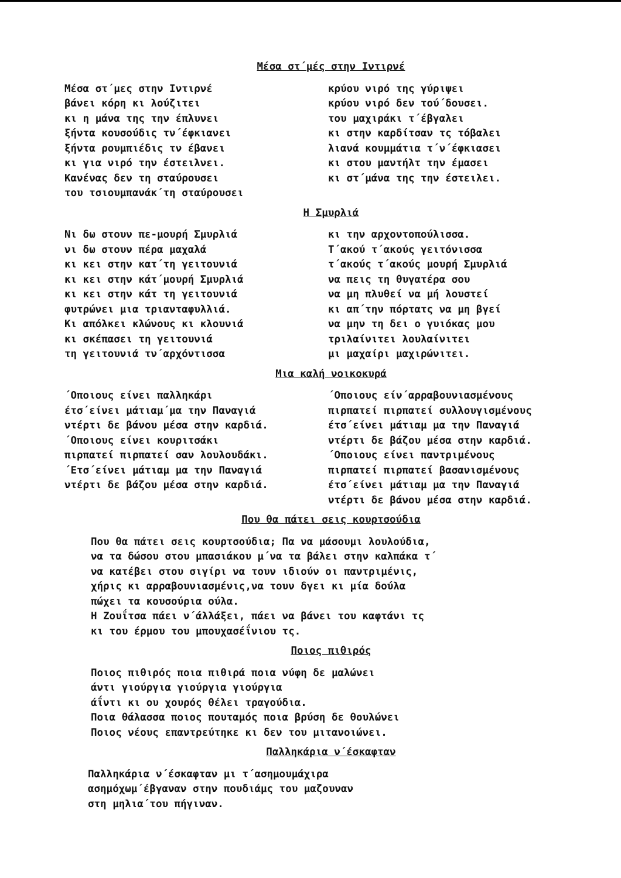Μέσα στ΄μές στην Ιντιρνέ
Μέσα στ΄μες στην Ιντιρνέ
βάνει κόρη κι λούζιτει
κι η μάνα της την έπλυνει
ξήντα κουσούδις τν΄έφκιανει
ξήντα ρουμπιέδις τν έβανει
κι για νιρό την έστειλνει.
Κανένας δεν τη σταύρουσει
του τσιουμπανάκ΄τη σταύρουσει
κρύου νιρό της γύριψει
κρύου νιρό δεν τού΄δουσει.
του μαχιράκι τ΄έβγαλει
κι στην καρδίτσαν τς τόβαλει
λιανά κουμμάτια τ΄ν΄έφκιασει
κι στου μαντήλτ την έμασει
κι στ΄μάνα της την έστειλει.
Η Σμυρλιά
Νι δω στουν πε-μουρή Σμυρλιά
νι δω στουν πέρα μαχαλά
κι κει στην κατ΄τη γειτουνιά
κι κει στην κάτ΄μουρή Σμυρλιά
κι κει στην κάτ τη γειτουνιά
φυτρώνει μια τριανταφυλλιά.
Κι απόλκει κλώνους κι κλουνιά
κι σκέπασει τη γειτουνιά
τη γειτουνιά τν΄αρχόντισσα
κι την αρχοντοπούλισσα.
Τ΄ακού τ΄ακούς γειτόνισσα
τ΄ακούς τ΄ακούς μουρή Σμυρλιά
να πεις τη θυγατέρα σου
να μη πλυθεί να μή λουστεί
κι απ΄την πόρτατς να μη βγεί
να μην τη δει ο γυιόκας μου
τριλαίνιτει λουλαίνιτει
μι μαχαίρι μαχιρώνιτει.
Μια καλή νοικοκυρά
΄Οποιους είνει παλληκάρι
έτσ΄είνει μάτιαμ΄μα την Παναγιά
ντέρτι δε βάνου μέσα στην καρδιά.
΄Οποιους είνει κουριτσάκι
πιρπατεί πιρπατεί σαν λουλουδάκι.
΄Ετσ΄είνει μάτιαμ μα την Παναγιά
ντέρτι δε βάζου μέσα στην καρδιά.
΄Οποιους είν΄αρραβουνιασμένους
πιρπατεί πιρπατεί συλλουγισμένους
έτσ΄είνει μάτιαμ μα την Παναγιά
ντέρτι δε βάζου μέσα στην καρδιά.
΄Οποιους είνει παντριμένους
πιρπατεί πιρπατεί βασανισμένους
έτσ΄είνει μάτιαμ μα την Παναγιά
ντέρτι δε βάνου μέσα στην καρδιά.
Που θα πάτει σεις κουρτσούδια
Που θα πάτει σεις κουρτσούδια; Πα να μάσουμι λουλούδια,
να τα δώσου στου μπασιάκου μ΄να τα βάλει στην καλπάκα τ΄
να κατέβει στου σιγίρι να τουν ιδιούν οι παντριμένις,
χήρις κι αρραβουνιασμένις,να τουν δγει κι μία δούλα
πώχει τα κουσούρια ούλα.
Η Ζουΐτσα πάει ν΄άλλάξει, πάει να βάνει του καφτάνι τς
κι του έρμου του μπουχασέΐνιου τς.
Ποιος πιθιρός
Ποιος πιθιρός ποια πιθιρά ποια νύφη δε μαλώνει
άντι γιούργια γιούργια γιούργια
άΐντι κι ου χουρός θέλει τραγούδια.
Ποια θάλασσα ποιος πουταμός ποια βρύση δε θουλώνει
Ποιος νέους επαντρεύτηκε κι δεν του μιτανοιώνει.
Παλληκάρια ν΄έσκαφταν
Παλληκάρια ν΄έσκαφταν μι τ΄ασημουμάχιρα
ασημόχωμ΄έβγαναν στην πουδιάμς του μαζουναν
στη μηλια΄του πήγιναν.